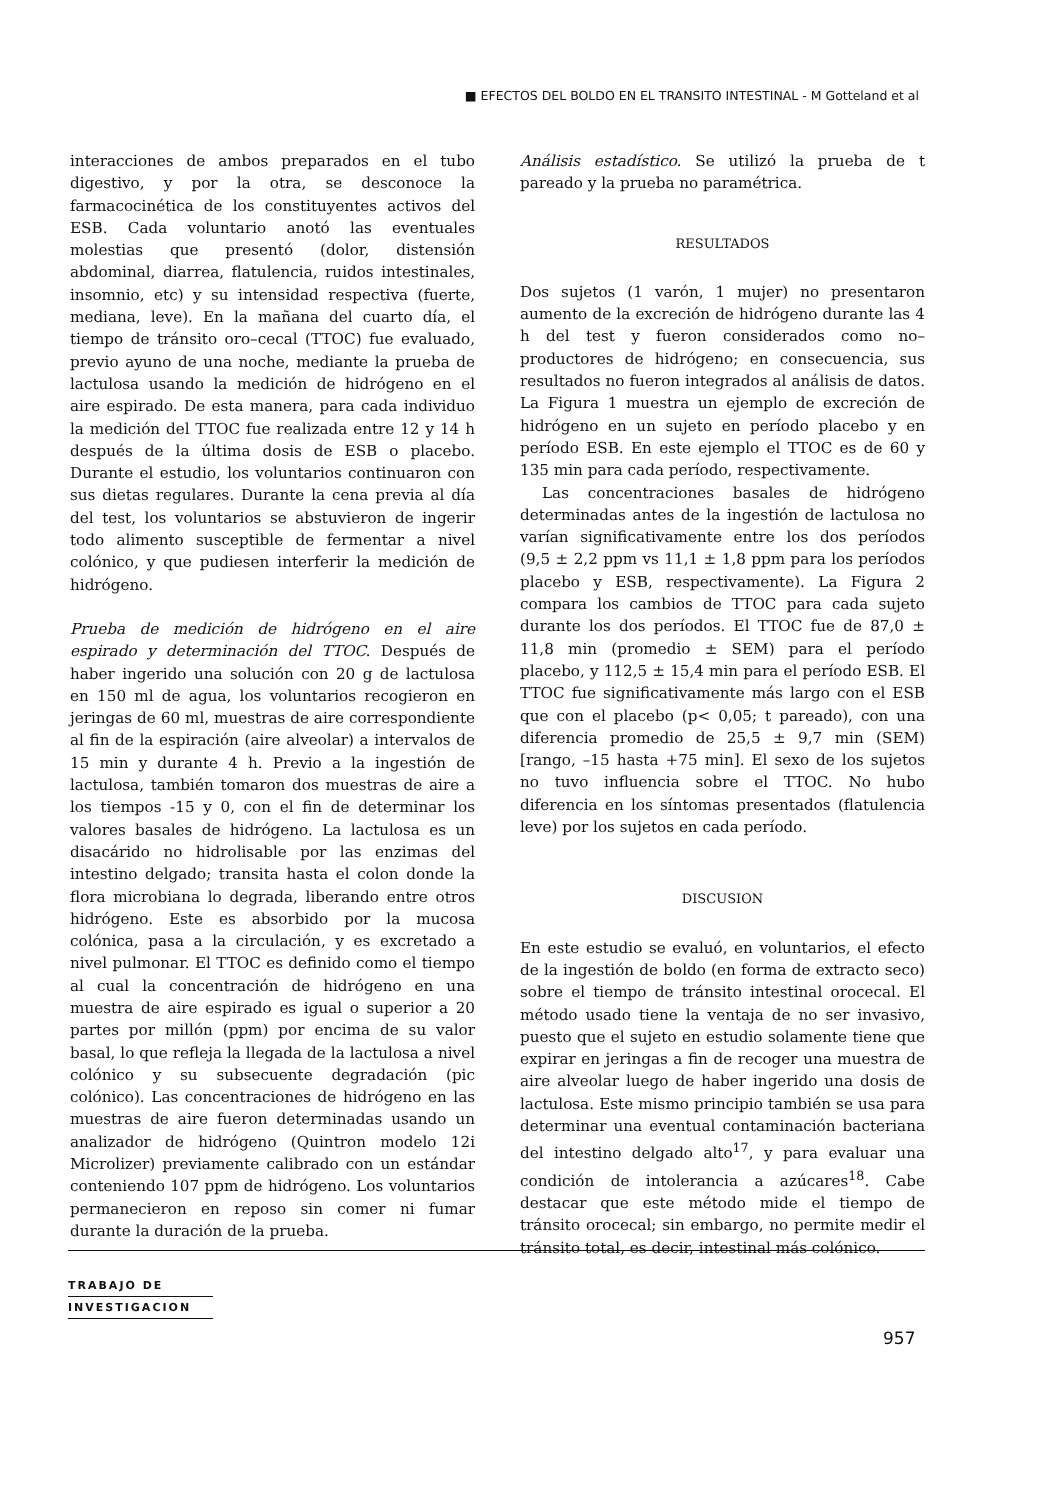■ EFECTOS DEL BOLDO EN EL TRANSITO INTESTINAL - M Gotteland et al
interacciones de ambos preparados en el tubo digestivo, y por la otra, se desconoce la farmacocinética de los constituyentes activos del ESB. Cada voluntario anotó las eventuales molestias que presentó (dolor, distensión abdominal, diarrea, flatulencia, ruidos intestinales, insomnio, etc) y su intensidad respectiva (fuerte, mediana, leve). En la mañana del cuarto día, el tiempo de tránsito oro–cecal (TTOC) fue evaluado, previo ayuno de una noche, mediante la prueba de lactulosa usando la medición de hidrógeno en el aire espirado. De esta manera, para cada individuo la medición del TTOC fue realizada entre 12 y 14 h después de la última dosis de ESB o placebo. Durante el estudio, los voluntarios continuaron con sus dietas regulares. Durante la cena previa al día del test, los voluntarios se abstuvieron de ingerir todo alimento susceptible de fermentar a nivel colónico, y que pudiesen interferir la medición de hidrógeno.
Prueba de medición de hidrógeno en el aire espirado y determinación del TTOC. Después de haber ingerido una solución con 20 g de lactulosa en 150 ml de agua, los voluntarios recogieron en jeringas de 60 ml, muestras de aire correspondiente al fin de la espiración (aire alveolar) a intervalos de 15 min y durante 4 h. Previo a la ingestión de lactulosa, también tomaron dos muestras de aire a los tiempos -15 y 0, con el fin de determinar los valores basales de hidrógeno. La lactulosa es un disacárido no hidrolisable por las enzimas del intestino delgado; transita hasta el colon donde la flora microbiana lo degrada, liberando entre otros hidrógeno. Este es absorbido por la mucosa colónica, pasa a la circulación, y es excretado a nivel pulmonar. El TTOC es definido como el tiempo al cual la concentración de hidrógeno en una muestra de aire espirado es igual o superior a 20 partes por millón (ppm) por encima de su valor basal, lo que refleja la llegada de la lactulosa a nivel colónico y su subsecuente degradación (pic colónico). Las concentraciones de hidrógeno en las muestras de aire fueron determinadas usando un analizador de hidrógeno (Quintron modelo 12i Microlizer) previamente calibrado con un estándar conteniendo 107 ppm de hidrógeno. Los voluntarios permanecieron en reposo sin comer ni fumar durante la duración de la prueba.
Análisis estadístico. Se utilizó la prueba de t pareado y la prueba no paramétrica.
RESULTADOS
Dos sujetos (1 varón, 1 mujer) no presentaron aumento de la excreción de hidrógeno durante las 4 h del test y fueron considerados como no–productores de hidrógeno; en consecuencia, sus resultados no fueron integrados al análisis de datos. La Figura 1 muestra un ejemplo de excreción de hidrógeno en un sujeto en período placebo y en período ESB. En este ejemplo el TTOC es de 60 y 135 min para cada período, respectivamente.
Las concentraciones basales de hidrógeno determinadas antes de la ingestión de lactulosa no varían significativamente entre los dos períodos (9,5 ± 2,2 ppm vs 11,1 ± 1,8 ppm para los períodos placebo y ESB, respectivamente). La Figura 2 compara los cambios de TTOC para cada sujeto durante los dos períodos. El TTOC fue de 87,0 ± 11,8 min (promedio ± SEM) para el período placebo, y 112,5 ± 15,4 min para el período ESB. El TTOC fue significativamente más largo con el ESB que con el placebo (p< 0,05; t pareado), con una diferencia promedio de 25,5 ± 9,7 min (SEM) [rango, –15 hasta +75 min]. El sexo de los sujetos no tuvo influencia sobre el TTOC. No hubo diferencia en los síntomas presentados (flatulencia leve) por los sujetos en cada período.
DISCUSION
En este estudio se evaluó, en voluntarios, el efecto de la ingestión de boldo (en forma de extracto seco) sobre el tiempo de tránsito intestinal orocecal. El método usado tiene la ventaja de no ser invasivo, puesto que el sujeto en estudio solamente tiene que expirar en jeringas a fin de recoger una muestra de aire alveolar luego de haber ingerido una dosis de lactulosa. Este mismo principio también se usa para determinar una eventual contaminación bacteriana del intestino delgado alto<sup>17</sup>, y para evaluar una condición de intolerancia a azúcares<sup>18</sup>. Cabe destacar que este método mide el tiempo de tránsito orocecal; sin embargo, no permite medir el tránsito total, es decir, intestinal más colónico.
TRABAJO DE
INVESTIGACION
957